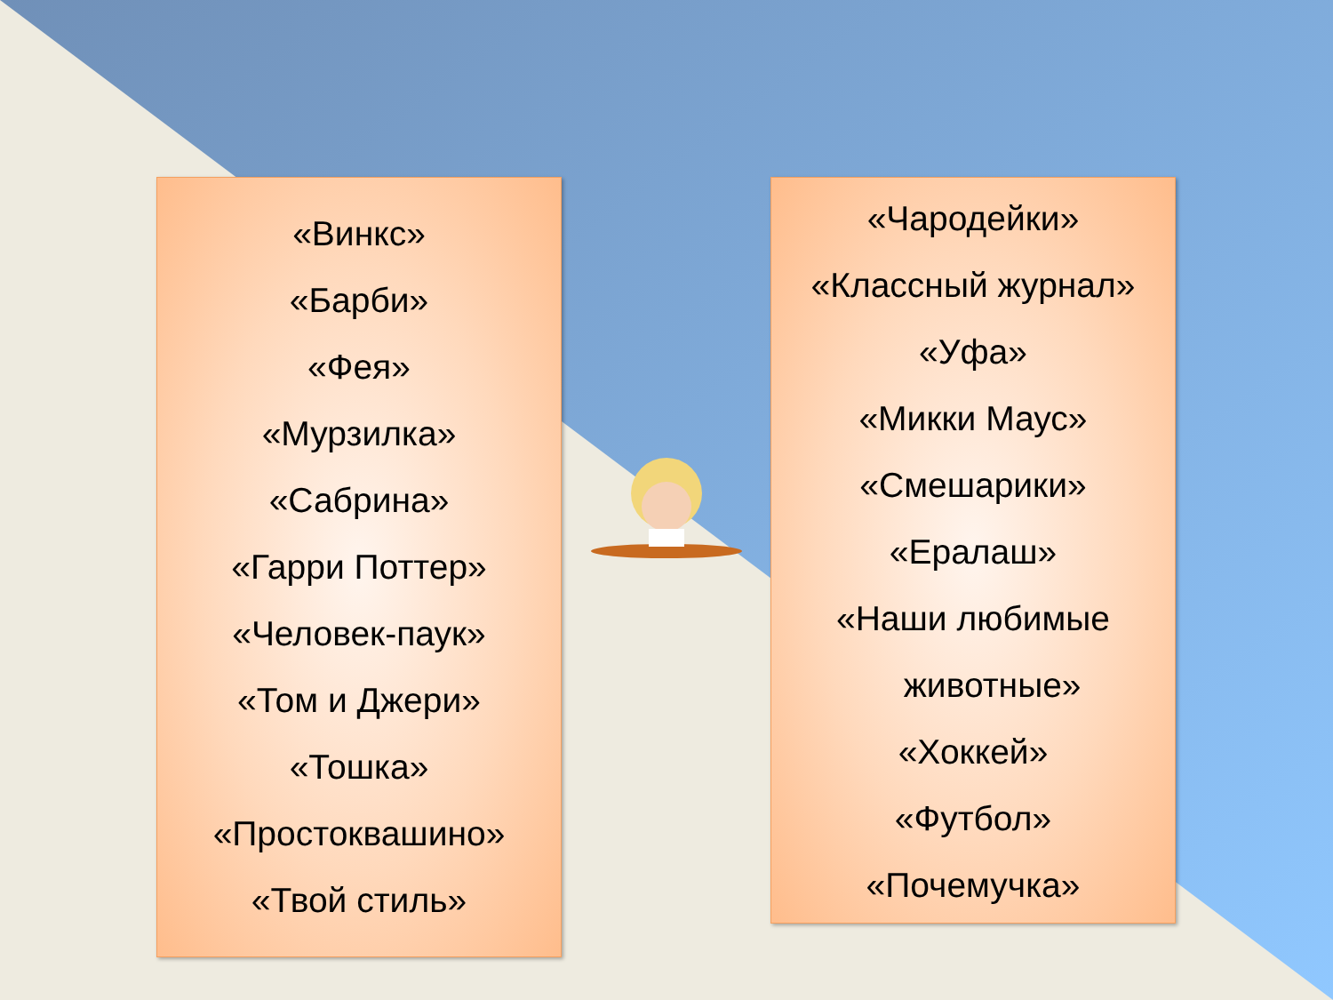«Винкс»
«Барби»
«Фея»
«Мурзилка»
«Сабрина»
«Гарри Поттер»
«Человек-паук»
«Том и Джери»
«Тошка»
«Простоквашино»
«Твой стиль»
«Чародейки»
«Классный журнал»
«Уфа»
«Микки Маус»
«Смешарики»
«Ералаш»
«Наши любимые
животные»
«Хоккей»
«Футбол»
«Почемучка»